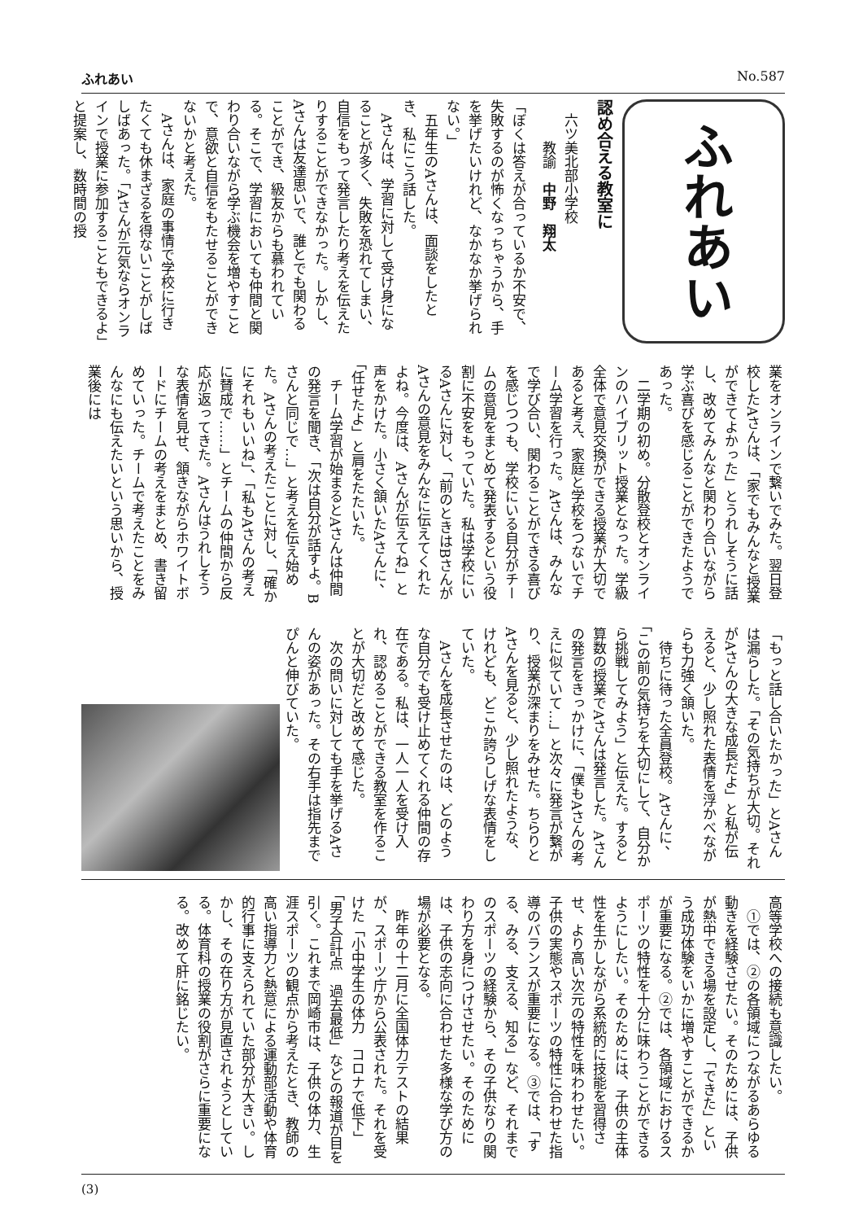ふれあい No.587
ふれあい
認め合える教室に
　六ツ美北部小学校
　　　教諭　中野　翔太
「ぼくは答えが合っているか不安で、失敗するのが怖くなっちゃうから、手を挙げたいけれど、なかなか挙げられない。」
　五年生のAさんは、面談をしたとき、私にこう話した。
　Aさんは、学習に対して受け身になることが多く、失敗を恐れてしまい、自信をもって発言したり考えを伝えたりすることができなかった。しかし、Aさんは友達思いで、誰とでも関わることができ、級友からも慕われている。そこで、学習においても仲間と関わり合いながら学ぶ機会を増やすことで、意欲と自信をもたせることができないかと考えた。
　Aさんは、家庭の事情で学校に行きたくても休まざるを得ないことがしばしばあった。「Aさんが元気ならオンラインで授業に参加することもできるよ」と提案し、数時間の授
業をオンラインで繋いでみた。翌日登校したAさんは、「家でもみんなと授業ができてよかった」とうれしそうに話し、改めてみんなと関わり合いながら学ぶ喜びを感じることができたようであった。
　二学期の初め。分散登校とオンラインのハイブリット授業となった。学級全体で意見交換ができる授業が大切であると考え、家庭と学校をつないでチーム学習を行った。Aさんは、みんなで学び合い、関わることができる喜びを感じつつも、学校にいる自分がチームの意見をまとめて発表するという役割に不安をもっていた。私は学校にいるAさんに対し、「前のときはBさんがAさんの意見をみんなに伝えてくれたよね。今度は、Aさんが伝えてね」と声をかけた。小さく頷いたAさんに、「任せたよ」と肩をたたいた。
　チーム学習が始まるとAさんは仲間の発言を聞き、「次は自分が話すよ。Bさんと同じで…」と考えを伝え始めた。Aさんの考えたことに対し、「確かにそれもいいね」、「私もAさんの考えに賛成で……」とチームの仲間から反応が返ってきた。Aさんはうれしそうな表情を見せ、頷きながらホワイトボードにチームの考えをまとめ、書き留めていった。チームで考えたことをみんなにも伝えたいという思いから、授業後には
「もっと話し合いたかった」とAさんは漏らした。「その気持ちが大切。それがAさんの大きな成長だよ」と私が伝えると、少し照れた表情を浮かべながらも力強く頷いた。
　待ちに待った全員登校。Aさんに、「この前の気持ちを大切にして、自分から挑戦してみよう」と伝えた。すると算数の授業でAさんは発言した。Aさんの発言をきっかけに、「僕もAさんの考えに似ていて…」と次々に発言が繋がり、授業が深まりをみせた。ちらりとAさんを見ると、少し照れたような、けれども、どこか誇らしげな表情をしていた。
　Aさんを成長させたのは、どのような自分でも受け止めてくれる仲間の存在である。私は、一人一人を受け入れ、認めることができる教室を作ることが大切だと改めて感じた。
　次の問いに対しても手を挙げるAさんの姿があった。その右手は指先までぴんと伸びていた。
高等学校への接続も意識したい。
　①では、②の各領域につながるあらゆる動きを経験させたい。そのためには、子供が熱中できる場を設定し、「できた」という成功体験をいかに増やすことができるかが重要になる。②では、各領域におけるスポーツの特性を十分に味わうことができるようにしたい。そのためには、子供の主体性を生かしながら系統的に技能を習得させ、より高い次元の特性を味わわせたい。子供の実態やスポーツの特性に合わせた指導のバランスが重要になる。③では、「する、みる、支える、知る」など、それまでのスポーツの経験から、その子供なりの関わり方を身につけさせたい。そのためには、子供の志向に合わせた多様な学び方の場が必要となる。
　昨年の十二月に全国体力テストの結果が、スポーツ庁から公表された。それを受けた「小中学生の体力　コロナで低下」「男子合計点　過去最低」などの報道が目を引く。これまで岡崎市は、子供の体力、生涯スポーツの観点から考えたとき、教師の高い指導力と熱意による運動部活動や体育的行事に支えられていた部分が大きい。しかし、その在り方が見直されようとしている。体育科の授業の役割がさらに重要になる。改めて肝に銘じたい。
(3)